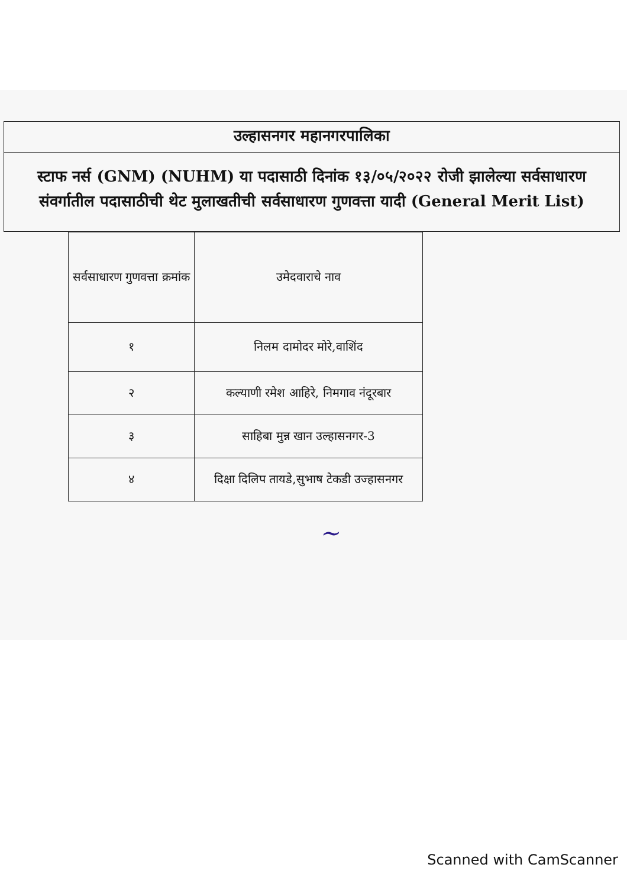उल्हासनगर महानगरपालिका
स्टाफ नर्स (GNM) (NUHM) या पदासाठी दिनांक १३/०५/२०२२ रोजी झालेल्या सर्वसाधारण संवर्गातील पदासाठीची थेट मुलाखतीची सर्वसाधारण गुणवत्ता यादी (General Merit List)
| सर्वसाधारण गुणवत्ता क्रमांक | उमेदवाराचे नाव |
| --- | --- |
| १ | निलम दामोदर मोरे,वाशिंद |
| २ | कल्याणी रमेश आहिरे, निमगाव नंदूरबार |
| ३ | साहिबा मुन्न खान उल्हासनगर-3 |
| ४ | दिक्षा दिलिप तायडे,सुभाष टेकडी उज्हासनगर |
~
Scanned with CamScanner